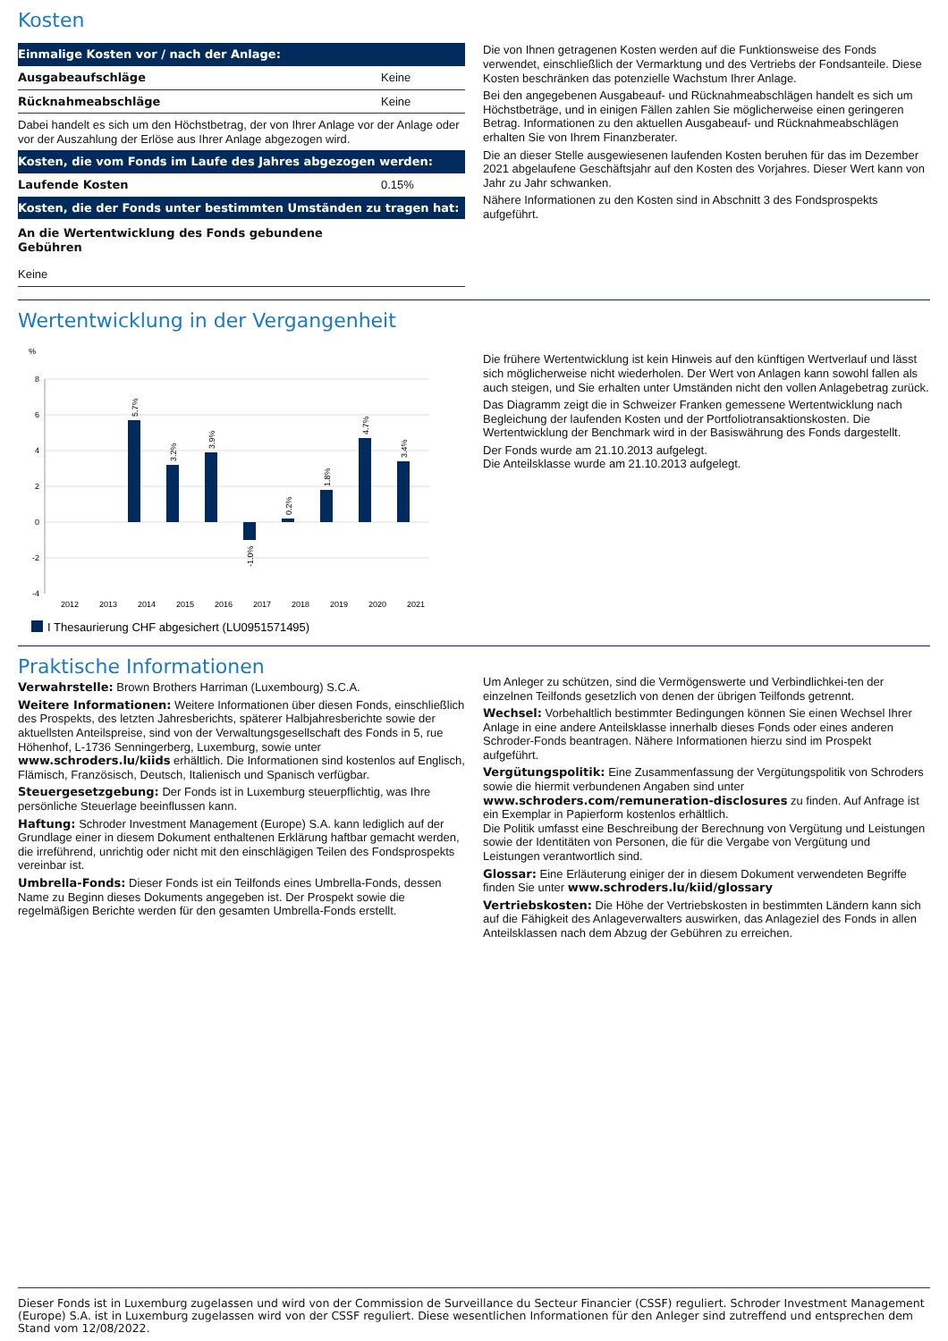Kosten
| Einmalige Kosten vor / nach der Anlage: | |
| --- | --- |
| Ausgabeaufschläge | Keine |
| Rücknahmeabschläge | Keine |
| Dabei handelt es sich um den Höchstbetrag, der von Ihrer Anlage vor der Anlage oder vor der Auszahlung der Erlöse aus Ihrer Anlage abgezogen wird. | |
| Kosten, die vom Fonds im Laufe des Jahres abgezogen werden: | |
| Laufende Kosten | 0.15% |
| Kosten, die der Fonds unter bestimmten Umständen zu tragen hat: | |
| An die Wertentwicklung des Fonds gebundene Gebühren | |
| Keine | |
Die von Ihnen getragenen Kosten werden auf die Funktionsweise des Fonds verwendet, einschließlich der Vermarktung und des Vertriebs der Fondsanteile. Diese Kosten beschränken das potenzielle Wachstum Ihrer Anlage.
Bei den angegebenen Ausgabeauf- und Rücknahmeabschlägen handelt es sich um Höchstbeträge, und in einigen Fällen zahlen Sie möglicherweise einen geringeren Betrag. Informationen zu den aktuellen Ausgabeauf- und Rücknahmeabschlägen erhalten Sie von Ihrem Finanzberater.
Die an dieser Stelle ausgewiesenen laufenden Kosten beruhen für das im Dezember 2021 abgelaufene Geschäftsjahr auf den Kosten des Vorjahres. Dieser Wert kann von Jahr zu Jahr schwanken.
Nähere Informationen zu den Kosten sind in Abschnitt 3 des Fondsprospekts aufgeführt.
Wertentwicklung in der Vergangenheit
%
8
6
4
2
0
-2
-4
2012
2013
2014
2015
2016
2017
2018
2019
2020
2021
5.7%
3.2%
3.9%
-1.0%
0.2%
1.8%
4.7%
3.4%
I Thesaurierung CHF abgesichert (LU0951571495)
Die frühere Wertentwicklung ist kein Hinweis auf den künftigen Wertverlauf und lässt sich möglicherweise nicht wiederholen. Der Wert von Anlagen kann sowohl fallen als auch steigen, und Sie erhalten unter Umständen nicht den vollen Anlagebetrag zurück.
Das Diagramm zeigt die in Schweizer Franken gemessene Wertentwicklung nach Begleichung der laufenden Kosten und der Portfoliotransaktionskosten. Die Wertentwicklung der Benchmark wird in der Basiswährung des Fonds dargestellt.
Der Fonds wurde am 21.10.2013 aufgelegt.
Die Anteilsklasse wurde am 21.10.2013 aufgelegt.
Praktische Informationen
Verwahrstelle: Brown Brothers Harriman (Luxembourg) S.C.A.
Weitere Informationen: Weitere Informationen über diesen Fonds, einschließlich des Prospekts, des letzten Jahresberichts, späterer Halbjahresberichte sowie der aktuellsten Anteilspreise, sind von der Verwaltungsgesellschaft des Fonds in 5, rue Höhenhof, L-1736 Senningerberg, Luxemburg, sowie unter www.schroders.lu/kiids erhältlich. Die Informationen sind kostenlos auf Englisch, Flämisch, Französisch, Deutsch, Italienisch und Spanisch verfügbar.
Steuergesetzgebung: Der Fonds ist in Luxemburg steuerpflichtig, was Ihre persönliche Steuerlage beeinflussen kann.
Haftung: Schroder Investment Management (Europe) S.A. kann lediglich auf der Grundlage einer in diesem Dokument enthaltenen Erklärung haftbar gemacht werden, die irreführend, unrichtig oder nicht mit den einschlägigen Teilen des Fondsprospekts vereinbar ist.
Umbrella-Fonds: Dieser Fonds ist ein Teilfonds eines Umbrella-Fonds, dessen Name zu Beginn dieses Dokuments angegeben ist. Der Prospekt sowie die regelmäßigen Berichte werden für den gesamten Umbrella-Fonds erstellt.
Um Anleger zu schützen, sind die Vermögenswerte und Verbindlichkei-ten der einzelnen Teilfonds gesetzlich von denen der übrigen Teilfonds getrennt.
Wechsel: Vorbehaltlich bestimmter Bedingungen können Sie einen Wechsel Ihrer Anlage in eine andere Anteilsklasse innerhalb dieses Fonds oder eines anderen Schroder-Fonds beantragen. Nähere Informationen hierzu sind im Prospekt aufgeführt.
Vergütungspolitik: Eine Zusammenfassung der Vergütungspolitik von Schroders sowie die hiermit verbundenen Angaben sind unter www.schroders.com/remuneration-disclosures zu finden. Auf Anfrage ist ein Exemplar in Papierform kostenlos erhältlich.
Die Politik umfasst eine Beschreibung der Berechnung von Vergütung und Leistungen sowie der Identitäten von Personen, die für die Vergabe von Vergütung und Leistungen verantwortlich sind.
Glossar: Eine Erläuterung einiger der in diesem Dokument verwendeten Begriffe finden Sie unter www.schroders.lu/kiid/glossary
Vertriebskosten: Die Höhe der Vertriebskosten in bestimmten Ländern kann sich auf die Fähigkeit des Anlageverwalters auswirken, das Anlageziel des Fonds in allen Anteilsklassen nach dem Abzug der Gebühren zu erreichen.
Dieser Fonds ist in Luxemburg zugelassen und wird von der Commission de Surveillance du Secteur Financier (CSSF) reguliert. Schroder Investment Management (Europe) S.A. ist in Luxemburg zugelassen wird von der CSSF reguliert. Diese wesentlichen Informationen für den Anleger sind zutreffend und entsprechen dem Stand vom 12/08/2022.